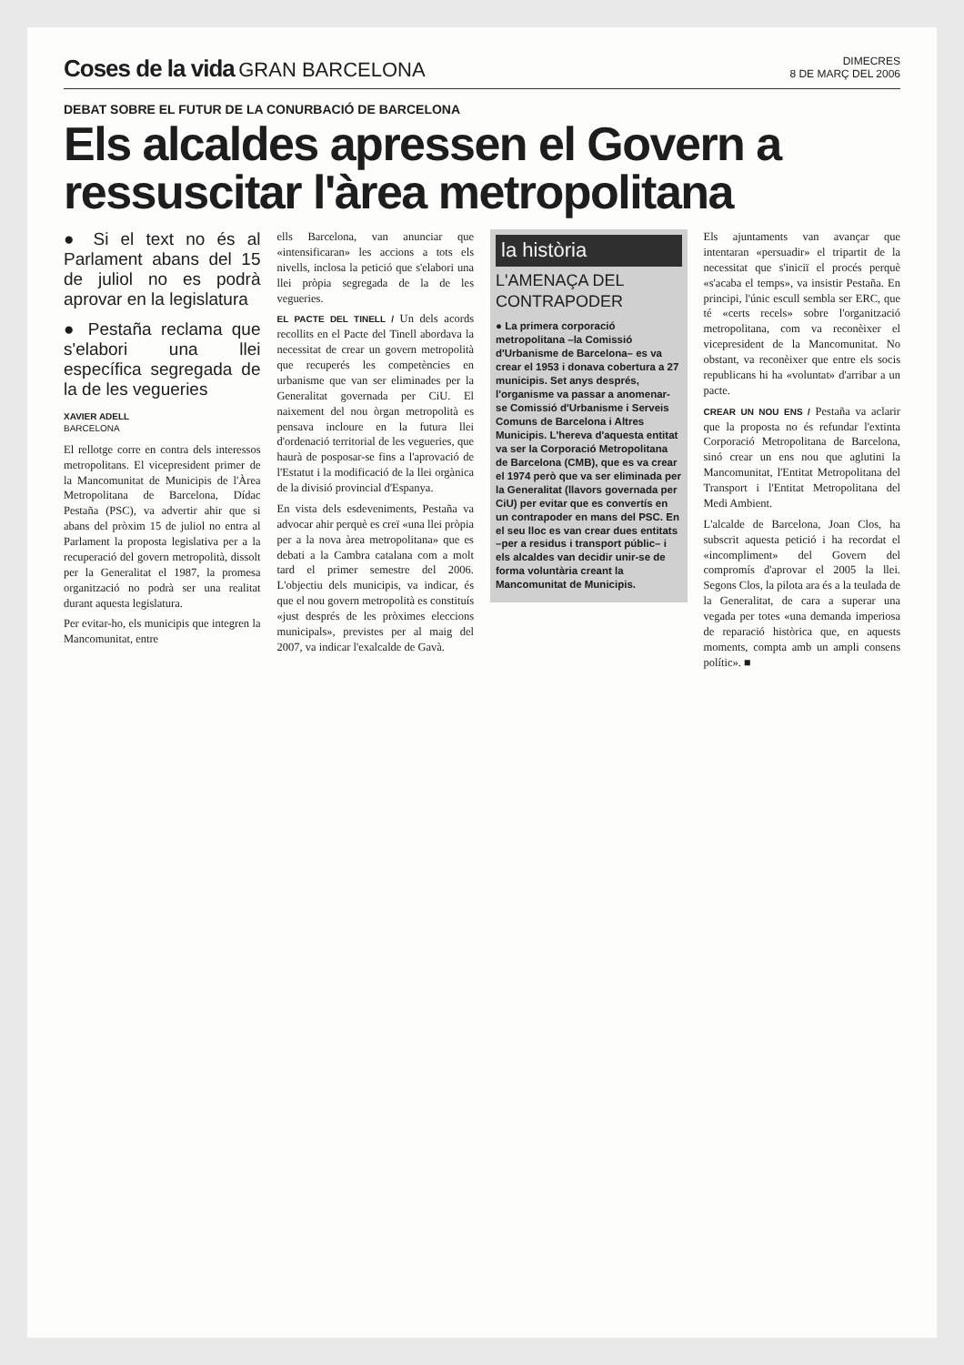Coses de la vida GRAN BARCELONA
DIMECRES
8 DE MARÇ DEL 2006
DEBAT SOBRE EL FUTUR DE LA CONURBACIÓ DE BARCELONA
Els alcaldes apressen el Govern a ressuscitar l'àrea metropolitana
● Si el text no és al Parlament abans del 15 de juliol no es podrà aprovar en la legislatura
● Pestaña reclama que s'elabori una llei específica segregada de la de les vegueries
XAVIER ADELL
BARCELONA
El rellotge corre en contra dels interessos metropolitans. El vicepresident primer de la Mancomunitat de Municipis de l'Àrea Metropolitana de Barcelona, Dídac Pestaña (PSC), va advertir ahir que si abans del pròxim 15 de juliol no entra al Parlament la proposta legislativa per a la recuperació del govern metropolità, dissolt per la Generalitat el 1987, la promesa organització no podrà ser una realitat durant aquesta legislatura.
Per evitar-ho, els municipis que integren la Mancomunitat, entre
ells Barcelona, van anunciar que «intensificaran» les accions a tots els nivells, inclosa la petició que s'elabori una llei pròpia segregada de la de les vegueries.
EL PACTE DEL TINELL / Un dels acords recollits en el Pacte del Tinell abordava la necessitat de crear un govern metropolità que recuperés les competències en urbanisme que van ser eliminades per la Generalitat governada per CiU. El naixement del nou òrgan metropolità es pensava incloure en la futura llei d'ordenació territorial de les vegueries, que haurà de posposar-se fins a l'aprovació de l'Estatut i la modificació de la llei orgànica de la divisió provincial d'Espanya.
En vista dels esdeveniments, Pestaña va advocar ahir perquè es creï «una llei pròpia per a la nova àrea metropolitana» que es debati a la Cambra catalana com a molt tard el primer semestre del 2006. L'objectiu dels municipis, va indicar, és que el nou govern metropolità es constituís «just després de les pròximes eleccions municipals», previstes per al maig del 2007, va indicar l'exalcalde de Gavà.
la història
L'AMENAÇA DEL CONTRAPODER
● La primera corporació metropolitana –la Comissió d'Urbanisme de Barcelona– es va crear el 1953 i donava cobertura a 27 municipis. Set anys després, l'organisme va passar a anomenar-se Comissió d'Urbanisme i Serveis Comuns de Barcelona i Altres Municipis. L'hereva d'aquesta entitat va ser la Corporació Metropolitana de Barcelona (CMB), que es va crear el 1974 però que va ser eliminada per la Generalitat (llavors governada per CiU) per evitar que es convertís en un contrapoder en mans del PSC. En el seu lloc es van crear dues entitats –per a residus i transport públic– i els alcaldes van decidir unir-se de forma voluntària creant la Mancomunitat de Municipis.
Els ajuntaments van avançar que intentaran «persuadir» el tripartit de la necessitat que s'iniciï el procés perquè «s'acaba el temps», va insistir Pestaña. En principi, l'únic escull sembla ser ERC, que té «certs recels» sobre l'organització metropolitana, com va reconèixer el vicepresident de la Mancomunitat. No obstant, va reconèixer que entre els socis republicans hi ha «voluntat» d'arribar a un pacte.
CREAR UN NOU ENS / Pestaña va aclarir que la proposta no és refundar l'extinta Corporació Metropolitana de Barcelona, sinó crear un ens nou que aglutini la Mancomunitat, l'Entitat Metropolitana del Transport i l'Entitat Metropolitana del Medi Ambient.
L'alcalde de Barcelona, Joan Clos, ha subscrit aquesta petició i ha recordat el «incompliment» del Govern del compromís d'aprovar el 2005 la llei. Segons Clos, la pilota ara és a la teulada de la Generalitat, de cara a superar una vegada per totes «una demanda imperiosa de reparació històrica que, en aquests moments, compta amb un ampli consens polític». ■